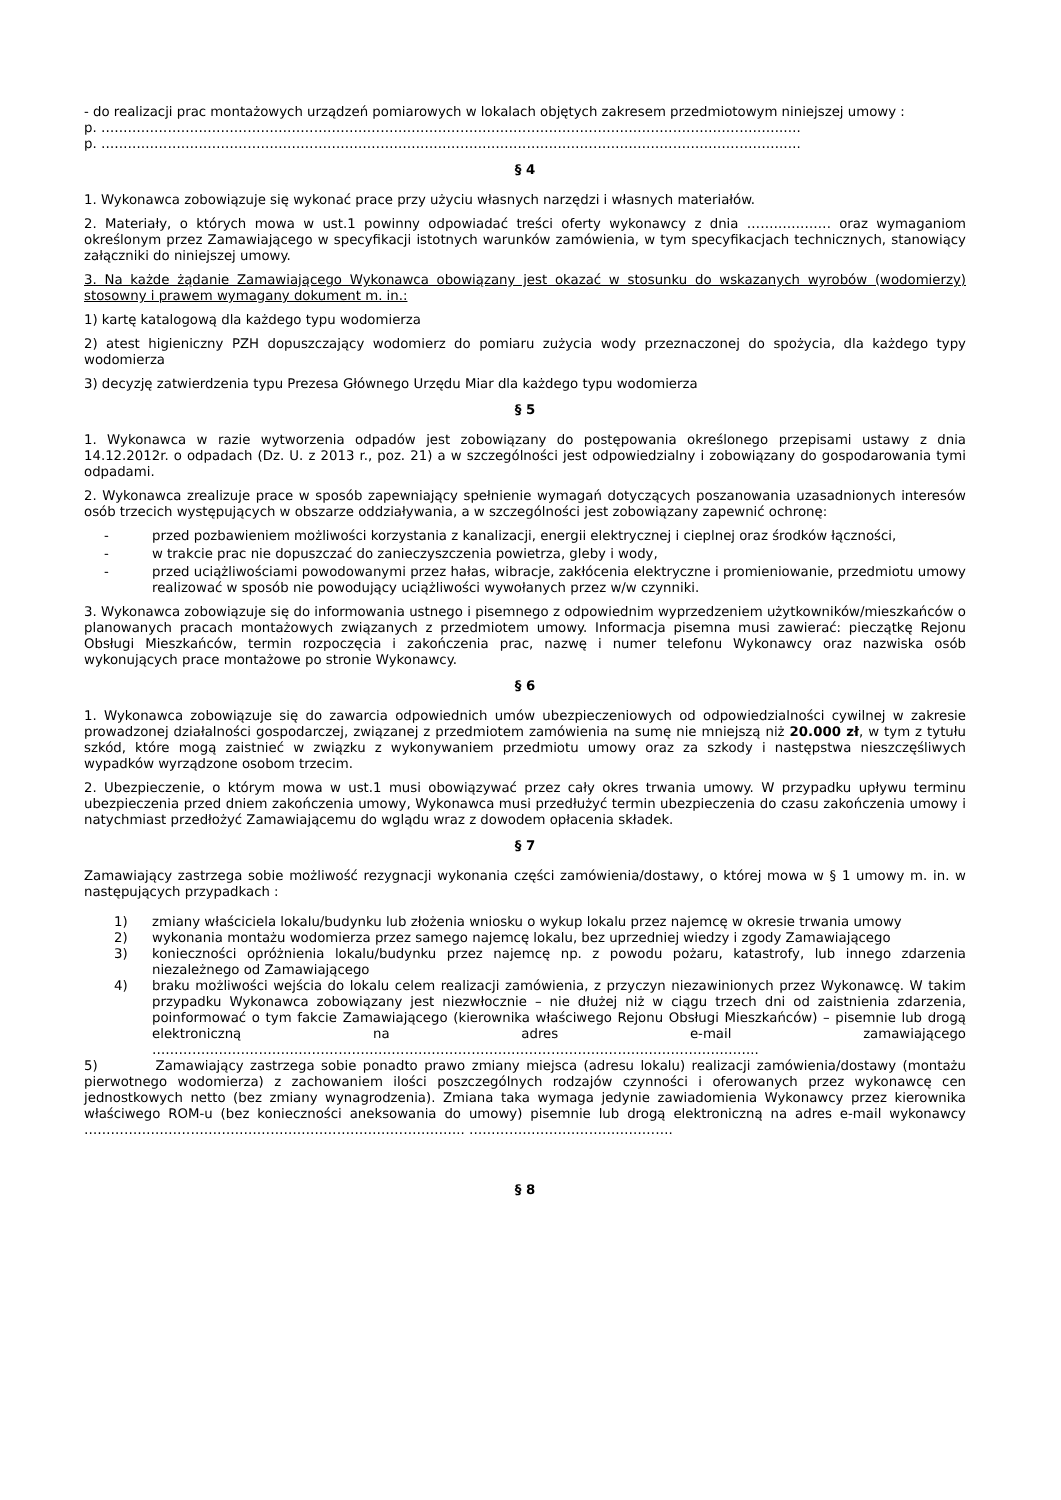- do realizacji prac montażowych urządzeń pomiarowych w lokalach objętych zakresem przedmiotowym niniejszej umowy :
p. ……………………………………………………………………………………………………………………………………….….
p. ……………………………………………………………………………………………………………………………………….….
§ 4
1. Wykonawca zobowiązuje się wykonać prace przy użyciu własnych narzędzi i własnych materiałów.
2. Materiały, o których mowa w ust.1 powinny odpowiadać treści oferty wykonawcy z dnia ………………. oraz wymaganiom określonym przez Zamawiającego w specyfikacji istotnych warunków zamówienia, w tym specyfikacjach technicznych, stanowiący załączniki do niniejszej umowy.
3. Na każde żądanie Zamawiającego Wykonawca obowiązany jest okazać w stosunku do wskazanych wyrobów (wodomierzy) stosowny i prawem wymagany dokument m. in.:
1) kartę katalogową dla każdego typu wodomierza
2) atest higieniczny PZH dopuszczający wodomierz do pomiaru zużycia wody przeznaczonej do spożycia, dla każdego typy wodomierza
3) decyzję zatwierdzenia typu Prezesa Głównego Urzędu Miar dla każdego typu wodomierza
§ 5
1. Wykonawca w razie wytworzenia odpadów jest zobowiązany do postępowania określonego przepisami ustawy z dnia 14.12.2012r. o odpadach (Dz. U. z 2013 r., poz. 21) a w szczególności jest odpowiedzialny i zobowiązany do gospodarowania tymi odpadami.
2. Wykonawca zrealizuje prace w sposób zapewniający spełnienie wymagań dotyczących poszanowania uzasadnionych interesów osób trzecich występujących w obszarze oddziaływania, a w szczególności jest zobowiązany zapewnić ochronę:
- przed pozbawieniem możliwości korzystania z kanalizacji, energii elektrycznej i cieplnej oraz środków łączności,
- w trakcie prac nie dopuszczać do zanieczyszczenia powietrza, gleby i wody,
- przed uciążliwościami powodowanymi przez hałas, wibracje, zakłócenia elektryczne i promieniowanie, przedmiotu umowy realizować w sposób nie powodujący uciążliwości wywołanych przez w/w czynniki.
3. Wykonawca zobowiązuje się do informowania ustnego i pisemnego z odpowiednim wyprzedzeniem użytkowników/mieszkańców o planowanych pracach montażowych związanych z przedmiotem umowy. Informacja pisemna musi zawierać: pieczątkę Rejonu Obsługi Mieszkańców, termin rozpoczęcia i zakończenia prac, nazwę i numer telefonu Wykonawcy oraz nazwiska osób wykonujących prace montażowe po stronie Wykonawcy.
§ 6
1. Wykonawca zobowiązuje się do zawarcia odpowiednich umów ubezpieczeniowych od odpowiedzialności cywilnej w zakresie prowadzonej działalności gospodarczej, związanej z przedmiotem zamówienia na sumę nie mniejszą niż 20.000 zł, w tym z tytułu szkód, które mogą zaistnieć w związku z wykonywaniem przedmiotu umowy oraz za szkody i następstwa nieszczęśliwych wypadków wyrządzone osobom trzecim.
2. Ubezpieczenie, o którym mowa w ust.1 musi obowiązywać przez cały okres trwania umowy. W przypadku upływu terminu ubezpieczenia przed dniem zakończenia umowy, Wykonawca musi przedłużyć termin ubezpieczenia do czasu zakończenia umowy i natychmiast przedłożyć Zamawiającemu do wglądu wraz z dowodem opłacenia składek.
§ 7
Zamawiający zastrzega sobie możliwość rezygnacji wykonania części zamówienia/dostawy, o której mowa w § 1 umowy m. in. w następujących przypadkach :
1) zmiany właściciela lokalu/budynku lub złożenia wniosku o wykup lokalu przez najemcę w okresie trwania umowy
2) wykonania montażu wodomierza przez samego najemcę lokalu, bez uprzedniej wiedzy i zgody Zamawiającego
3) konieczności opróżnienia lokalu/budynku przez najemcę np. z powodu pożaru, katastrofy, lub innego zdarzenia niezależnego od Zamawiającego
4) braku możliwości wejścia do lokalu celem realizacji zamówienia, z przyczyn niezawinionych przez Wykonawcę. W takim przypadku Wykonawca zobowiązany jest niezwłocznie – nie dłużej niż w ciągu trzech dni od zaistnienia zdarzenia, poinformować o tym fakcie Zamawiającego (kierownika właściwego Rejonu Obsługi Mieszkańców) – pisemnie lub drogą elektroniczną na adres e-mail zamawiającego ………………………………………………………………………………………………………………………..
5) Zamawiający zastrzega sobie ponadto prawo zmiany miejsca (adresu lokalu) realizacji zamówienia/dostawy (montażu pierwotnego wodomierza) z zachowaniem ilości poszczególnych rodzajów czynności i oferowanych przez wykonawcę cen jednostkowych netto (bez zmiany wynagrodzenia). Zmiana taka wymaga jedynie zawiadomienia Wykonawcy przez kierownika właściwego ROM-u (bez konieczności aneksowania do umowy) pisemnie lub drogą elektroniczną na adres e-mail wykonawcy ………………………………………………………………………….. ……………………………………….
§ 8